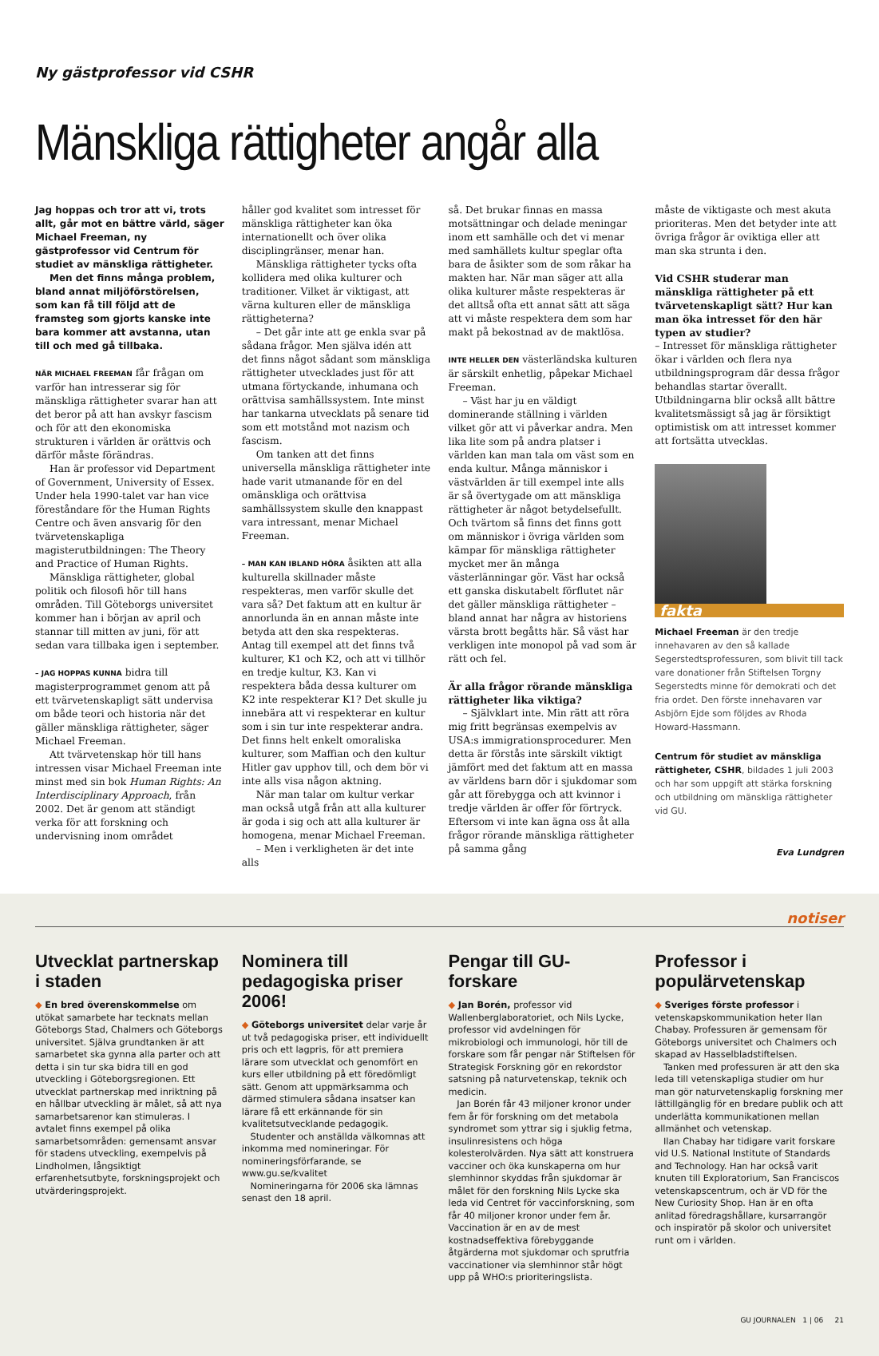Ny gästprofessor vid CSHR
Mänskliga rättigheter angår alla
Jag hoppas och tror att vi, trots allt, går mot en bättre värld, säger Michael Freeman, ny gästprofessor vid Centrum för studiet av mänskliga rättigheter.
Men det finns många problem, bland annat miljöförstörelsen, som kan få till följd att de framsteg som gjorts kanske inte bara kommer att avstanna, utan till och med gå tillbaka.
NÄR MICHAEL FREEMAN får frågan om varför han intresserar sig för mänskliga rättigheter svarar han att det beror på att han avskyr fascism och för att den ekonomiska strukturen i världen är orättvis och därför måste förändras.
Han är professor vid Department of Government, University of Essex. Under hela 1990-talet var han vice föreståndare för the Human Rights Centre och även ansvarig för den tvärvetenskapliga magisterutbildningen: The Theory and Practice of Human Rights.
Mänskliga rättigheter, global politik och filosofi hör till hans områden. Till Göteborgs universitet kommer han i början av april och stannar till mitten av juni, för att sedan vara tillbaka igen i september.
– JAG HOPPAS KUNNA bidra till magisterprogrammet genom att på ett tvärvetenskapligt sätt undervisa om både teori och historia när det gäller mänskliga rättigheter, säger Michael Freeman.
Att tvärvetenskap hör till hans intressen visar Michael Freeman inte minst med sin bok Human Rights: An Interdisciplinary Approach, från 2002. Det är genom att ständigt verka för att forskning och undervisning inom området
håller god kvalitet som intresset för mänskliga rättigheter kan öka internationellt och över olika disciplingränser, menar han.
Mänskliga rättigheter tycks ofta kollidera med olika kulturer och traditioner. Vilket är viktigast, att värna kulturen eller de mänskliga rättigheterna?
– Det går inte att ge enkla svar på sådana frågor. Men själva idén att det finns något sådant som mänskliga rättigheter utvecklades just för att utmana förtyckande, inhumana och orättvisa samhällssystem. Inte minst har tankarna utvecklats på senare tid som ett motstånd mot nazism och fascism.
Om tanken att det finns universella mänskliga rättigheter inte hade varit utmanande för en del omänskliga och orättvisa samhällssystem skulle den knappast vara intressant, menar Michael Freeman.
– MAN KAN IBLAND HÖRA åsikten att alla kulturella skillnader måste respekteras, men varför skulle det vara så? Det faktum att en kultur är annorlunda än en annan måste inte betyda att den ska respekteras. Antag till exempel att det finns två kulturer, K1 och K2, och att vi tillhör en tredje kultur, K3. Kan vi respektera båda dessa kulturer om K2 inte respekterar K1? Det skulle ju innebära att vi respekterar en kultur som i sin tur inte respekterar andra. Det finns helt enkelt omoraliska kulturer, som Maffian och den kultur Hitler gav upphov till, och dem bör vi inte alls visa någon aktning.
När man talar om kultur verkar man också utgå från att alla kulturer är goda i sig och att alla kulturer är homogena, menar Michael Freeman.
– Men i verkligheten är det inte alls
så. Det brukar finnas en massa motsättningar och delade meningar inom ett samhälle och det vi menar med samhällets kultur speglar ofta bara de åsikter som de som råkar ha makten har. När man säger att alla olika kulturer måste respekteras är det alltså ofta ett annat sätt att säga att vi måste respektera dem som har makt på bekostnad av de maktlösa.
INTE HELLER DEN västerländska kulturen är särskilt enhetlig, påpekar Michael Freeman.
– Väst har ju en väldigt dominerande ställning i världen vilket gör att vi påverkar andra. Men lika lite som på andra platser i världen kan man tala om väst som en enda kultur. Många människor i västvärlden är till exempel inte alls är så övertygade om att mänskliga rättigheter är något betydelsefullt. Och tvärtom så finns det finns gott om människor i övriga världen som kämpar för mänskliga rättigheter mycket mer än många västerlänningar gör. Väst har också ett ganska diskutabelt förflutet när det gäller mänskliga rättigheter – bland annat har några av historiens värsta brott begåtts här. Så väst har verkligen inte monopol på vad som är rätt och fel.
Är alla frågor rörande mänskliga rättigheter lika viktiga?
– Självklart inte. Min rätt att röra mig fritt begränsas exempelvis av USA:s immigrationsprocedurer. Men detta är förstås inte särskilt viktigt jämfört med det faktum att en massa av världens barn dör i sjukdomar som går att förebygga och att kvinnor i tredje världen är offer för förtryck. Eftersom vi inte kan ägna oss åt alla frågor rörande mänskliga rättigheter på samma gång
måste de viktigaste och mest akuta prioriteras. Men det betyder inte att övriga frågor är oviktiga eller att man ska strunta i den.
Vid CSHR studerar man mänskliga rättigheter på ett tvärvetenskapligt sätt? Hur kan man öka intresset för den här typen av studier?
– Intresset för mänskliga rättigheter ökar i världen och flera nya utbildningsprogram där dessa frågor behandlas startar överallt. Utbildningarna blir också allt bättre kvalitetsmässigt så jag är försiktigt optimistisk om att intresset kommer att fortsätta utvecklas.
fakta
Michael Freeman är den tredje innehavaren av den så kallade Segerstedtsprofessuren, som blivit till tack vare donationer från Stiftelsen Torgny Segerstedts minne för demokrati och det fria ordet. Den förste innehavaren var Asbjörn Ejde som följdes av Rhoda Howard-Hassmann.
Centrum för studiet av mänskliga rättigheter, CSHR, bildades 1 juli 2003 och har som uppgift att stärka forskning och utbildning om mänskliga rättigheter vid GU.
Eva Lundgren
notiser
Utvecklat partnerskap i staden
◆ En bred överenskommelse om utökat samarbete har tecknats mellan Göteborgs Stad, Chalmers och Göteborgs universitet. Själva grundtanken är att samarbetet ska gynna alla parter och att detta i sin tur ska bidra till en god utveckling i Göteborgsregionen. Ett utvecklat partnerskap med inriktning på en hållbar utveckling är målet, så att nya samarbetsarenor kan stimuleras. I avtalet finns exempel på olika samarbetsområden: gemensamt ansvar för stadens utveckling, exempelvis på Lindholmen, långsiktigt erfarenhetsutbyte, forskningsprojekt och utvärderingsprojekt.
Nominera till pedagogiska priser 2006!
◆ Göteborgs universitet delar varje år ut två pedagogiska priser, ett individuellt pris och ett lagpris, för att premiera lärare som utvecklat och genomfört en kurs eller utbildning på ett föredömligt sätt. Genom att uppmärksamma och därmed stimulera sådana insatser kan lärare få ett erkännande för sin kvalitetsutvecklande pedagogik.
Studenter och anställda välkomnas att inkomma med nomineringar. För nomineringsförfarande, se www.gu.se/kvalitet
Nomineringarna för 2006 ska lämnas senast den 18 april.
Pengar till GU-forskare
◆ Jan Borén, professor vid Wallenberglaboratoriet, och Nils Lycke, professor vid avdelningen för mikrobiologi och immunologi, hör till de forskare som får pengar när Stiftelsen för Strategisk Forskning gör en rekordstor satsning på naturvetenskap, teknik och medicin.
Jan Borén får 43 miljoner kronor under fem år för forskning om det metabola syndromet som yttrar sig i sjuklig fetma, insulinresistens och höga kolesterolvärden. Nya sätt att konstruera vacciner och öka kunskaperna om hur slemhinnor skyddas från sjukdomar är målet för den forskning Nils Lycke ska leda vid Centret för vaccinforskning, som får 40 miljoner kronor under fem år. Vaccination är en av de mest kostnadseffektiva förebyggande åtgärderna mot sjukdomar och sprutfria vaccinationer via slemhinnor står högt upp på WHO:s prioriteringslista.
Professor i populärvetenskap
◆ Sveriges förste professor i vetenskapskommunikation heter Ilan Chabay. Professuren är gemensam för Göteborgs universitet och Chalmers och skapad av Hasselbladstiftelsen.
Tanken med professuren är att den ska leda till vetenskapliga studier om hur man gör naturvetenskaplig forskning mer lättillgänglig för en bredare publik och att underlätta kommunikationen mellan allmänhet och vetenskap.
Ilan Chabay har tidigare varit forskare vid U.S. National Institute of Standards and Technology. Han har också varit knuten till Exploratorium, San Franciscos vetenskapscentrum, och är VD för the New Curiosity Shop. Han är en ofta anlitad föredragshållare, kursarrangör och inspiratör på skolor och universitet runt om i världen.
GU JOURNALEN 1 | 06 21